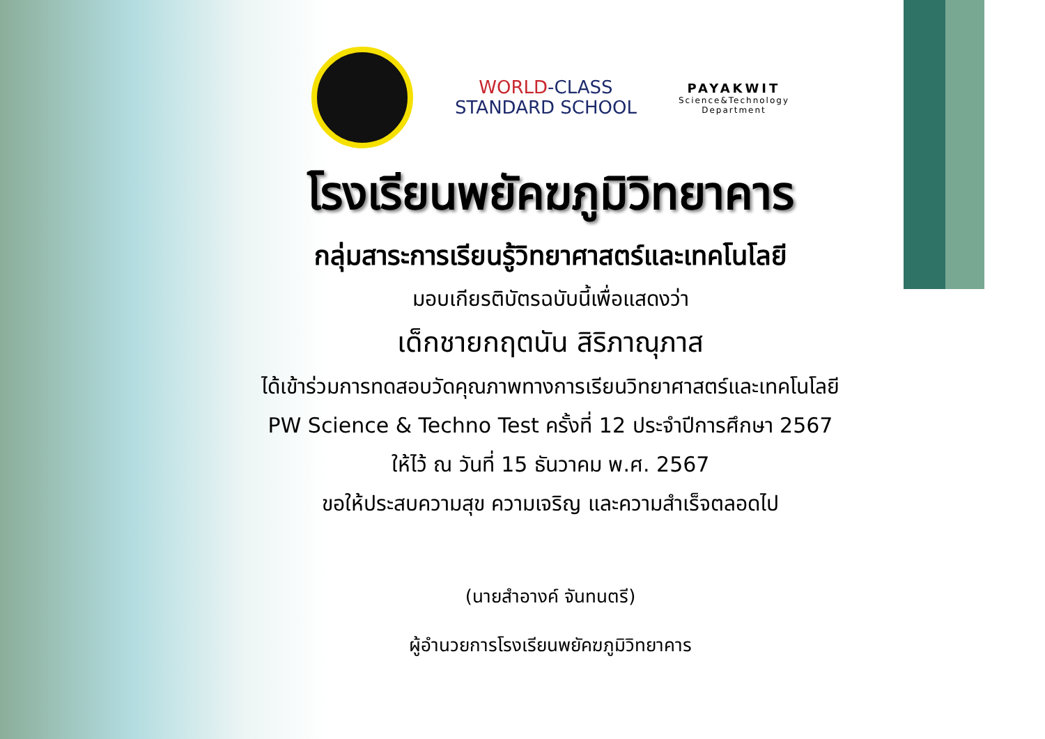WORLD-CLASS
STANDARD SCHOOL
PAYAKWIT
Science&Technology
Department
โรงเรียนพยัคฆภูมิวิทยาคาร
กลุ่มสาระการเรียนรู้วิทยาศาสตร์และเทคโนโลยี
มอบเกียรติบัตรฉบับนี้เพื่อแสดงว่า
เด็กชายกฤตนัน สิริภาณุภาส
ได้เข้าร่วมการทดสอบวัดคุณภาพทางการเรียนวิทยาศาสตร์และเทคโนโลยี
PW Science & Techno Test ครั้งที่ 12 ประจำปีการศึกษา 2567
ให้ไว้ ณ วันที่ 15 ธันวาคม พ.ศ. 2567
ขอให้ประสบความสุข ความเจริญ และความสำเร็จตลอดไป
(นายสำอางค์ จันทนตรี)
ผู้อำนวยการโรงเรียนพยัคฆภูมิวิทยาคาร